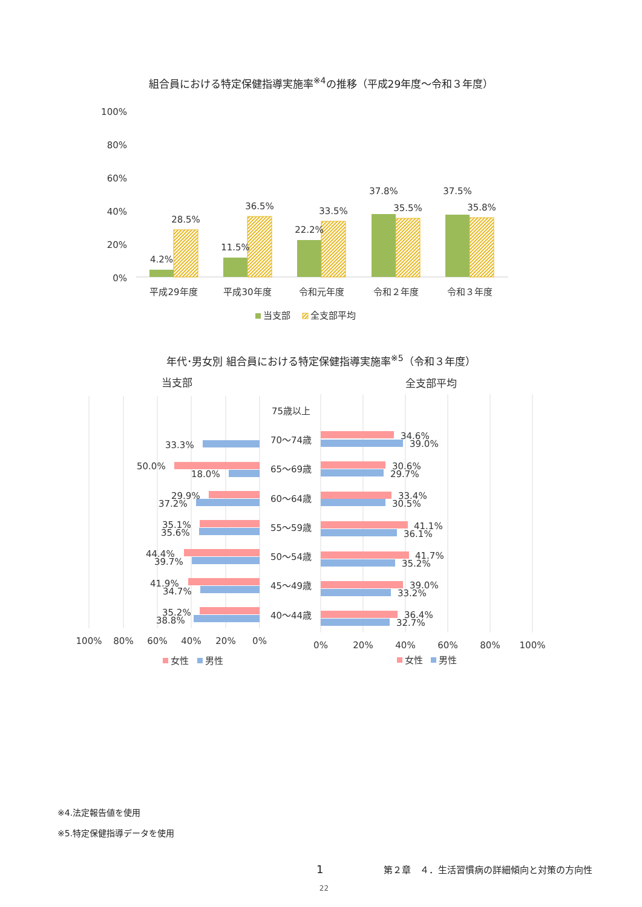組合員における特定保健指導実施率<sup>※4</sup>の推移（平成29年度～令和３年度）
100%
80%
60%
40%
20%
0%
4.2%
28.5%
11.5%
36.5%
22.2%
33.5%
37.8%
35.5%
37.5%
35.8%
平成29年度
平成30年度
令和元年度
令和２年度
令和３年度
当支部
全支部平均
年代･男女別 組合員における特定保健指導実施率<sup>※5</sup>（令和３年度）
当支部
全支部平均
75歳以上
70～74歳
65～69歳
60～64歳
55～59歳
50～54歳
45～49歳
40～44歳
33.3%
50.0%
18.0%
29.9%
37.2%
35.1%
35.6%
44.4%
39.7%
41.9%
34.7%
35.2%
38.8%
34.6%
39.0%
30.6%
29.7%
33.4%
30.5%
41.1%
36.1%
41.7%
35.2%
39.0%
33.2%
36.4%
32.7%
100%
80%
60%
40%
20%
0%
0%
20%
40%
60%
80%
100%
女性
男性
女性
男性
※4.法定報告値を使用
※5.特定保健指導データを使用
1 第２章　４．生活習慣病の詳細傾向と対策の方向性
22